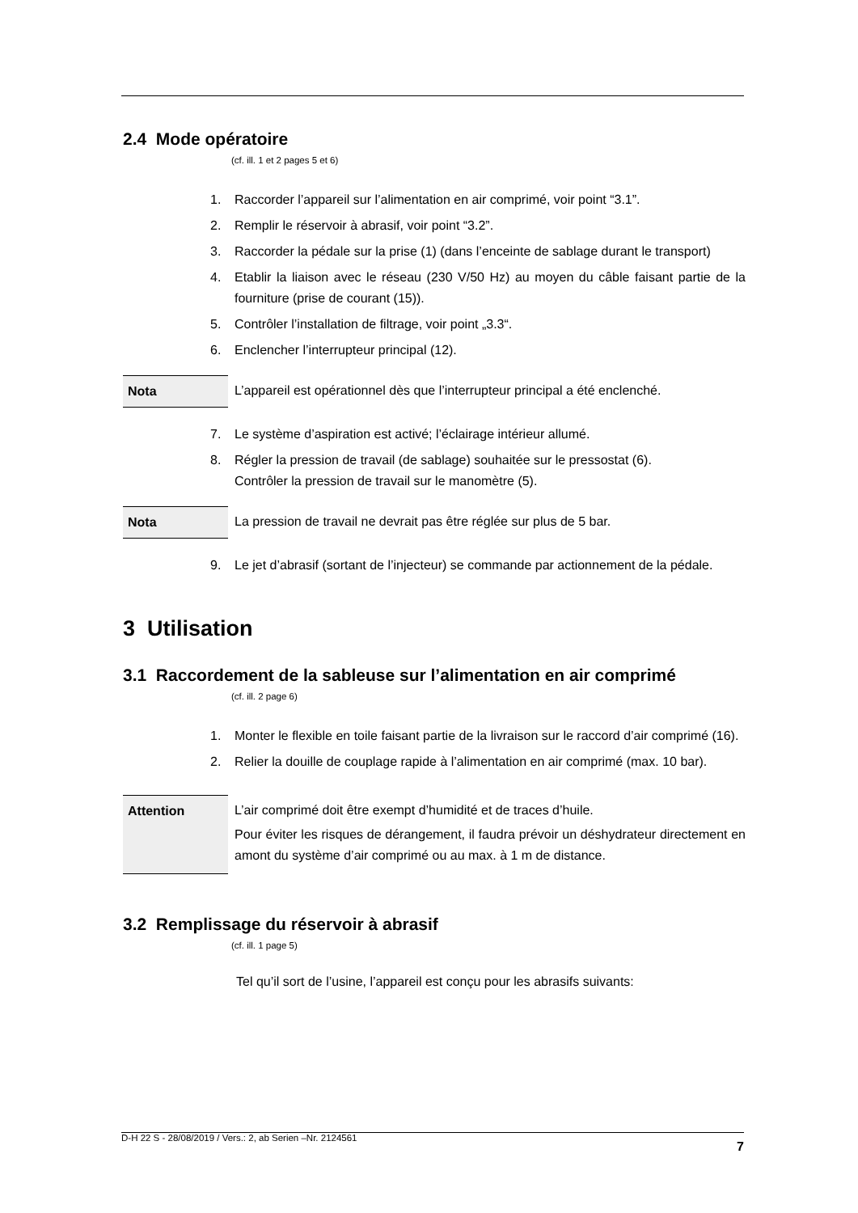2.4 Mode opératoire
(cf. ill. 1 et 2 pages 5 et 6)
1. Raccorder l’appareil sur l’alimentation en air comprimé, voir point “3.1”.
2. Remplir le réservoir à abrasif, voir point “3.2”.
3. Raccorder la pédale sur la prise (1) (dans l’enceinte de sablage durant le transport)
4. Etablir la liaison avec le réseau (230 V/50 Hz) au moyen du câble faisant partie de la fourniture (prise de courant (15)).
5. Contrôler l’installation de filtrage, voir point „3.3“.
6. Enclencher l’interrupteur principal (12).
Nota L’appareil est opérationnel dès que l’interrupteur principal a été enclenché.
7. Le système d’aspiration est activé; l’éclairage intérieur allumé.
8. Régler la pression de travail (de sablage) souhaitée sur le pressostat (6).
Contrôler la pression de travail sur le manomètre (5).
Nota La pression de travail ne devrait pas être réglée sur plus de 5 bar.
9. Le jet d’abrasif (sortant de l’injecteur) se commande par actionnement de la pédale.
3 Utilisation
3.1 Raccordement de la sableuse sur l’alimentation en air comprimé
(cf. ill. 2 page 6)
1. Monter le flexible en toile faisant partie de la livraison sur le raccord d’air comprimé (16).
2. Relier la douille de couplage rapide à l’alimentation en air comprimé (max. 10 bar).
Attention L’air comprimé doit être exempt d’humidité et de traces d’huile.
Pour éviter les risques de dérangement, il faudra prévoir un déshydrateur directement en amont du système d’air comprimé ou au max. à 1 m de distance.
3.2 Remplissage du réservoir à abrasif
(cf. ill. 1 page 5)
Tel qu’il sort de l’usine, l’appareil est conçu pour les abrasifs suivants:
D-H 22 S - 28/08/2019 / Vers.: 2, ab Serien –Nr. 2124561 7